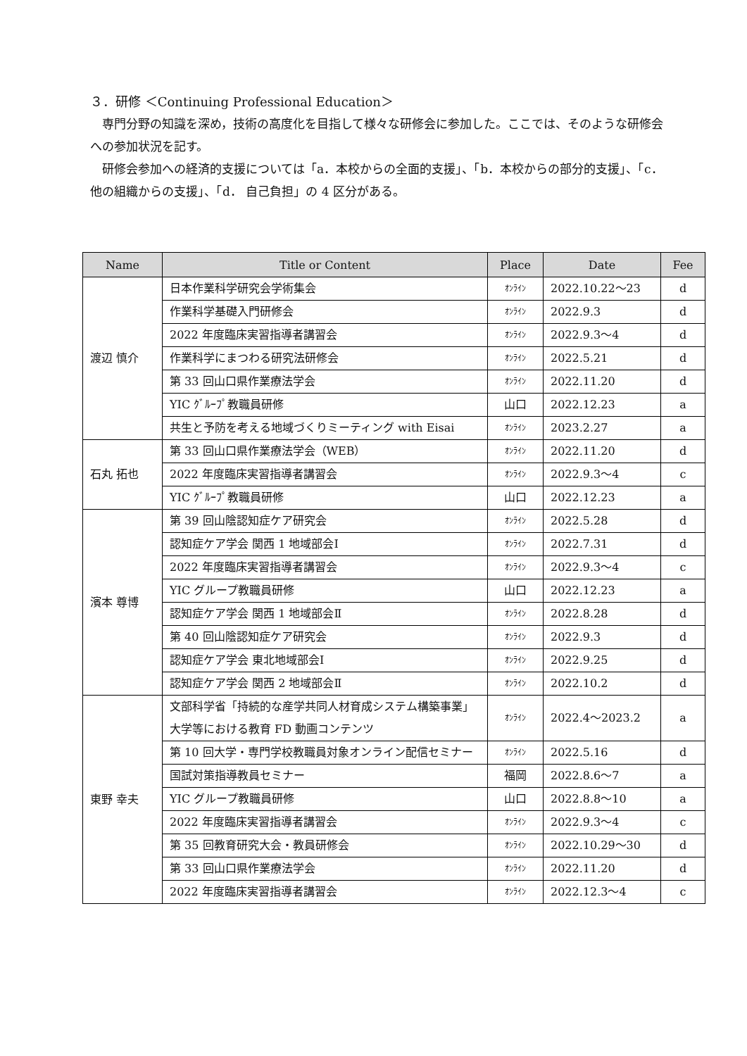３．研修 ＜Continuing Professional Education＞
専門分野の知識を深め，技術の高度化を目指して様々な研修会に参加した。ここでは、そのような研修会への参加状況を記す。
研修会参加への経済的支援については「a．本校からの全面的支援」、「b．本校からの部分的支援」、「c．他の組織からの支援」、「d． 自己負担」の 4 区分がある。
| Name | Title or Content | Place | Date | Fee |
| --- | --- | --- | --- | --- |
| 渡辺 慎介 | 日本作業科学研究会学術集会 | ｵﾝﾗｲﾝ | 2022.10.22～23 | d |
| | 作業科学基礎入門研修会 | ｵﾝﾗｲﾝ | 2022.9.3 | d |
| | 2022 年度臨床実習指導者講習会 | ｵﾝﾗｲﾝ | 2022.9.3～4 | d |
| | 作業科学にまつわる研究法研修会 | ｵﾝﾗｲﾝ | 2022.5.21 | d |
| | 第 33 回山口県作業療法学会 | ｵﾝﾗｲﾝ | 2022.11.20 | d |
| | YIC ｸﾞﾙｰﾌﾟ教職員研修 | 山口 | 2022.12.23 | a |
| | 共生と予防を考える地域づくりミーティング with Eisai | ｵﾝﾗｲﾝ | 2023.2.27 | a |
| 石丸 拓也 | 第 33 回山口県作業療法学会（WEB） | ｵﾝﾗｲﾝ | 2022.11.20 | d |
| | 2022 年度臨床実習指導者講習会 | ｵﾝﾗｲﾝ | 2022.9.3～4 | c |
| | YIC ｸﾞﾙｰﾌﾟ教職員研修 | 山口 | 2022.12.23 | a |
| 濱本 尊博 | 第 39 回山陰認知症ケア研究会 | ｵﾝﾗｲﾝ | 2022.5.28 | d |
| | 認知症ケア学会 関西 1 地域部会Ⅰ | ｵﾝﾗｲﾝ | 2022.7.31 | d |
| | 2022 年度臨床実習指導者講習会 | ｵﾝﾗｲﾝ | 2022.9.3～4 | c |
| | YIC グループ教職員研修 | 山口 | 2022.12.23 | a |
| | 認知症ケア学会 関西 1 地域部会Ⅱ | ｵﾝﾗｲﾝ | 2022.8.28 | d |
| | 第 40 回山陰認知症ケア研究会 | ｵﾝﾗｲﾝ | 2022.9.3 | d |
| | 認知症ケア学会 東北地域部会Ⅰ | ｵﾝﾗｲﾝ | 2022.9.25 | d |
| | 認知症ケア学会 関西 2 地域部会Ⅱ | ｵﾝﾗｲﾝ | 2022.10.2 | d |
| 東野 幸夫 | 文部科学省「持続的な産学共同人材育成システム構築事業」大学等における教育 FD 動画コンテンツ | ｵﾝﾗｲﾝ | 2022.4～2023.2 | a |
| | 第 10 回大学・専門学校教職員対象オンライン配信セミナー | ｵﾝﾗｲﾝ | 2022.5.16 | d |
| | 国試対策指導教員セミナー | 福岡 | 2022.8.6～7 | a |
| | YIC グループ教職員研修 | 山口 | 2022.8.8～10 | a |
| | 2022 年度臨床実習指導者講習会 | ｵﾝﾗｲﾝ | 2022.9.3～4 | c |
| | 第 35 回教育研究大会・教員研修会 | ｵﾝﾗｲﾝ | 2022.10.29～30 | d |
| | 第 33 回山口県作業療法学会 | ｵﾝﾗｲﾝ | 2022.11.20 | d |
| | 2022 年度臨床実習指導者講習会 | ｵﾝﾗｲﾝ | 2022.12.3～4 | c |